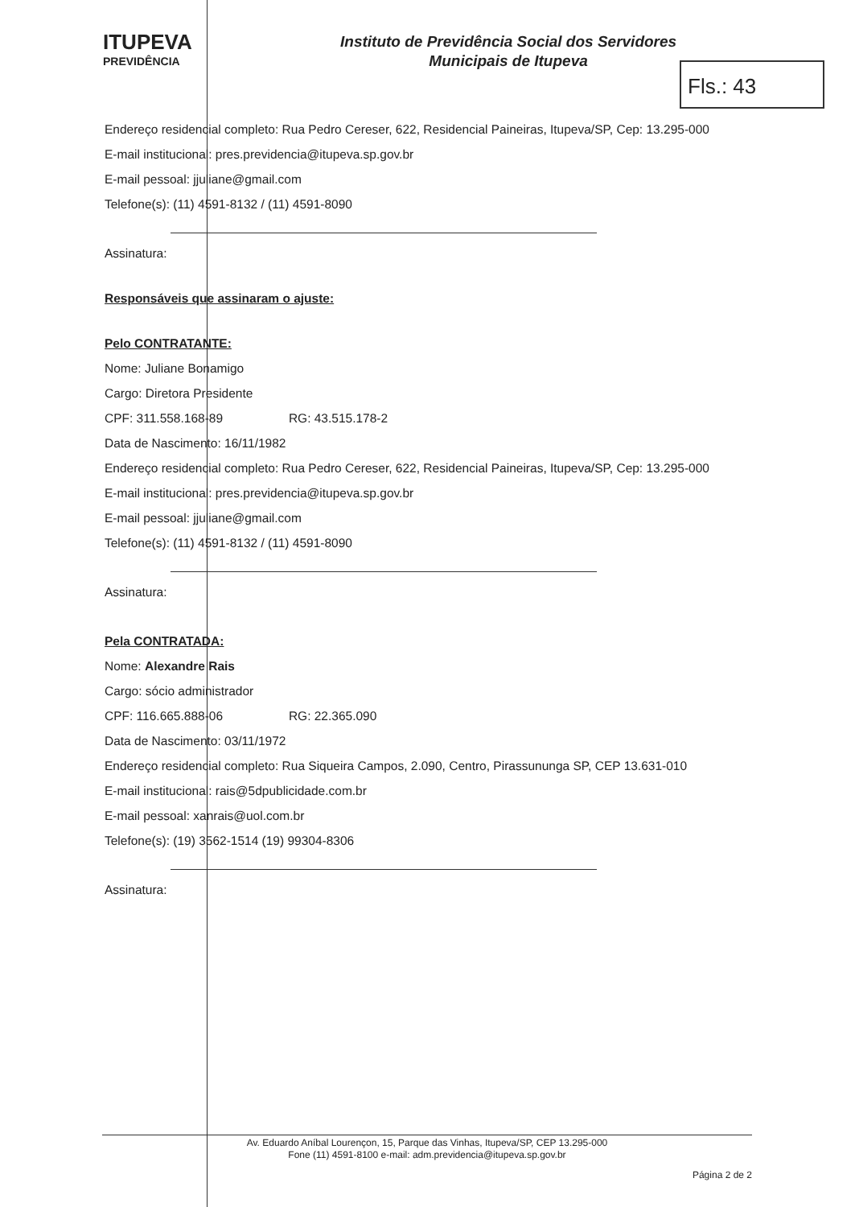ITUPEVA
PREVIDÊNCIA
Instituto de Previdência Social dos Servidores
Municipais de Itupeva
Fls.: 43
Endereço residencial completo: Rua Pedro Cereser, 622, Residencial Paineiras, Itupeva/SP, Cep: 13.295-000
E-mail institucional: pres.previdencia@itupeva.sp.gov.br
E-mail pessoal: jjuliane@gmail.com
Telefone(s): (11) 4591-8132 / (11) 4591-8090
Assinatura:
Responsáveis que assinaram o ajuste:
Pelo CONTRATANTE:
Nome: Juliane Bonamigo
Cargo: Diretora Presidente
CPF: 311.558.168-89 RG: 43.515.178-2
Data de Nascimento: 16/11/1982
Endereço residencial completo: Rua Pedro Cereser, 622, Residencial Paineiras, Itupeva/SP, Cep: 13.295-000
E-mail institucional: pres.previdencia@itupeva.sp.gov.br
E-mail pessoal: jjuliane@gmail.com
Telefone(s): (11) 4591-8132 / (11) 4591-8090
Assinatura:
Pela CONTRATADA:
Nome: Alexandre Rais
Cargo: sócio administrador
CPF: 116.665.888-06 RG: 22.365.090
Data de Nascimento: 03/11/1972
Endereço residencial completo: Rua Siqueira Campos, 2.090, Centro, Pirassununga SP, CEP 13.631-010
E-mail institucional: rais@5dpublicidade.com.br
E-mail pessoal: xanrais@uol.com.br
Telefone(s): (19) 3562-1514 (19) 99304-8306
Assinatura:
Av. Eduardo Aníbal Lourençon, 15, Parque das Vinhas, Itupeva/SP, CEP 13.295-000
Fone (11) 4591-8100 e-mail: adm.previdencia@itupeva.sp.gov.br
Página 2 de 2